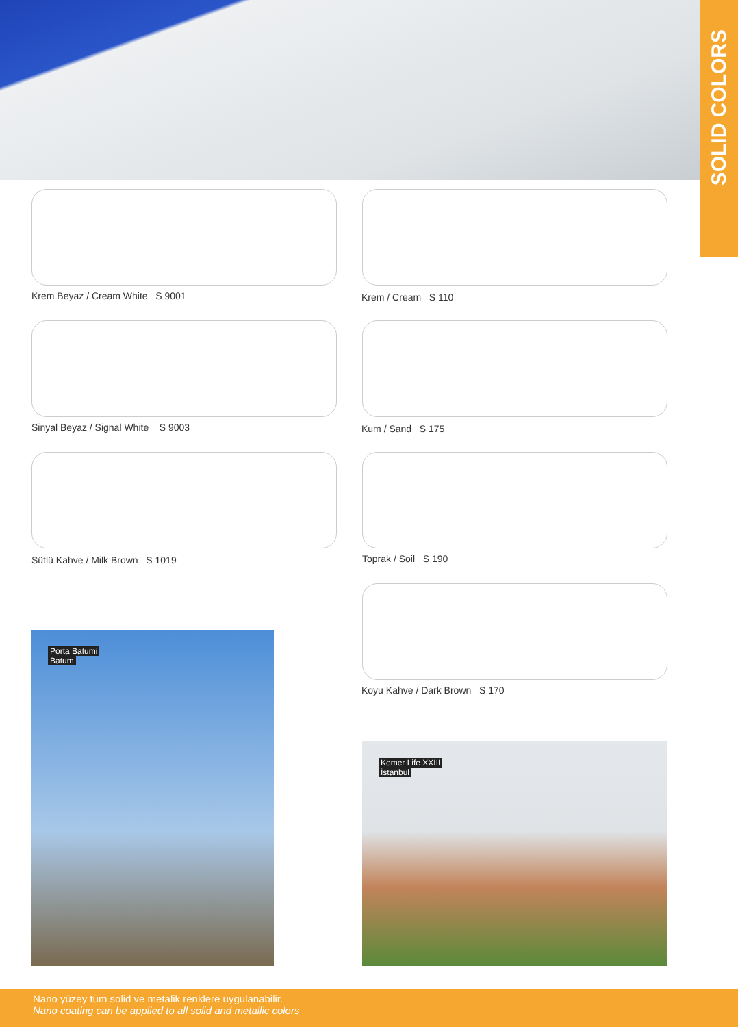SOLID COLORS
Krem Beyaz / Cream White S 9001
Krem / Cream S 110
Sinyal Beyaz / Signal White S 9003
Kum / Sand S 175
Sütlü Kahve / Milk Brown S 1019
Toprak / Soil S 190
Koyu Kahve / Dark Brown S 170
Porta Batumi
Batum
Kemer Life XXIII
İstanbul
Nano yüzey tüm solid ve metalik renklere uygulanabilir.
Nano coating can be applied to all solid and metallic colors